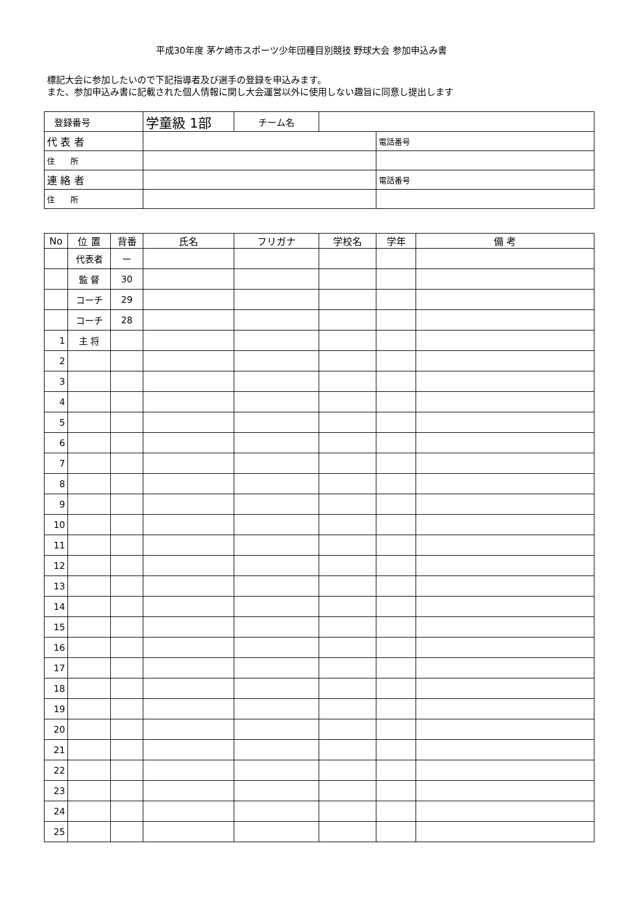平成30年度 茅ケ崎市スポーツ少年団種目別競技 野球大会 参加申込み書
標記大会に参加したいので下記指導者及び選手の登録を申込みます。
また、参加申込み書に記載された個人情報に関し大会運営以外に使用しない趣旨に同意し提出します
| 登録番号 | 学童級 1部 | チーム名 | | |
| 代 表 者 | | | | 電話番号 |
| 住 所 | | | | |
| 連 絡 者 | | | | 電話番号 |
| 住 所 | | | | |
| No | 位 置 | 背番 | 氏名 | フリガナ | 学校名 | 学年 | 備 考 |
| --- | --- | --- | --- | --- | --- | --- | --- |
| | 代表者 | ー | | | | | |
| | 監 督 | 30 | | | | | |
| | コーチ | 29 | | | | | |
| | コーチ | 28 | | | | | |
| 1 | 主 将 | | | | | | |
| 2 | | | | | | | |
| 3 | | | | | | | |
| 4 | | | | | | | |
| 5 | | | | | | | |
| 6 | | | | | | | |
| 7 | | | | | | | |
| 8 | | | | | | | |
| 9 | | | | | | | |
| 10 | | | | | | | |
| 11 | | | | | | | |
| 12 | | | | | | | |
| 13 | | | | | | | |
| 14 | | | | | | | |
| 15 | | | | | | | |
| 16 | | | | | | | |
| 17 | | | | | | | |
| 18 | | | | | | | |
| 19 | | | | | | | |
| 20 | | | | | | | |
| 21 | | | | | | | |
| 22 | | | | | | | |
| 23 | | | | | | | |
| 24 | | | | | | | |
| 25 | | | | | | | |